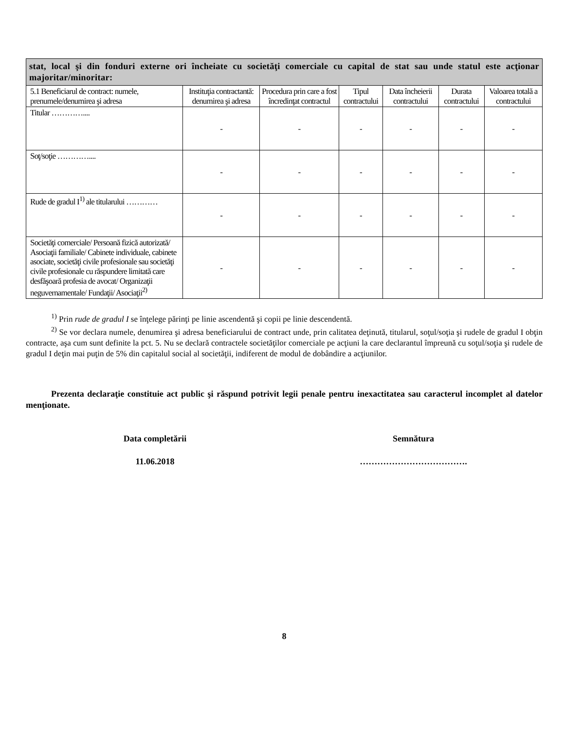| stat, local şi din fonduri externe ori încheiate cu societăţi comerciale cu capital de stat sau unde statul este acţionar majoritar/minoritar: | | | | | | |
| 5.1 Beneficiarul de contract: numele, prenumele/denumirea şi adresa | Instituţia contractantă: denumirea şi adresa | Procedura prin care a fost încredinţat contractul | Tipul contractului | Data încheierii contractului | Durata contractului | Valoarea totală a contractului |
| Titular ………….... | - | - | - | - | - | - |
| Soţ/soţie ………….... | - | - | - | - | - | - |
| Rude de gradul I<sup>1)</sup> ale titularului ………… | - | - | - | - | - | - |
| Societăţi comerciale/ Persoană fizică autorizată/ Asociaţii familiale/ Cabinete individuale, cabinete asociate, societăţi civile profesionale sau societăţi civile profesionale cu răspundere limitată care desfăşoară profesia de avocat/ Organizaţii neguvernamentale/ Fundaţii/ Asociaţii<sup>2)</sup> | - | - | - | - | - | - |
<sup>1)</sup> Prin rude de gradul I se înţelege părinţi pe linie ascendentă şi copii pe linie descendentă.
<sup>2)</sup> Se vor declara numele, denumirea şi adresa beneficiarului de contract unde, prin calitatea deţinută, titularul, soţul/soţia şi rudele de gradul I obţin contracte, aşa cum sunt definite la pct. 5. Nu se declară contractele societăţilor comerciale pe acţiuni la care declarantul împreună cu soţul/soţia şi rudele de gradul I deţin mai puţin de 5% din capitalul social al societăţii, indiferent de modul de dobândire a acţiunilor.
Prezenta declaraţie constituie act public şi răspund potrivit legii penale pentru inexactitatea sau caracterul incomplet al datelor menţionate.
Data completării Semnătura
11.06.2018 ……………………………….
8